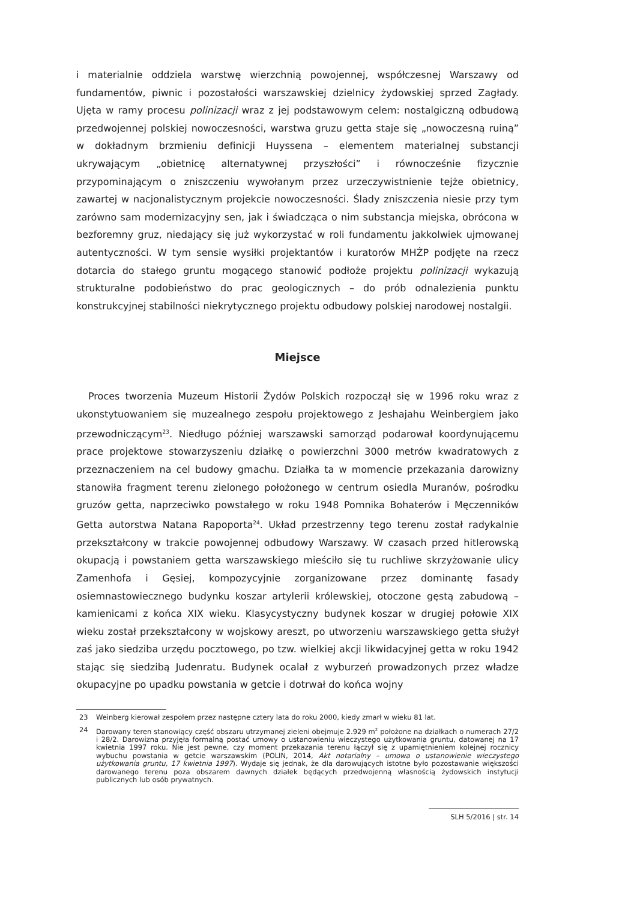i materialnie oddziela warstwę wierzchnią powojennej, współczesnej Warszawy od fundamentów, piwnic i pozostałości warszawskiej dzielnicy żydowskiej sprzed Zagłady. Ujęta w ramy procesu polinizacji wraz z jej podstawowym celem: nostalgiczną odbudową przedwojennej polskiej nowoczesności, warstwa gruzu getta staje się „nowoczesną ruiną” w dokładnym brzmieniu definicji Huyssena – elementem materialnej substancji ukrywającym „obietnicę alternatywnej przyszłości” i równocześnie fizycznie przypominającym o zniszczeniu wywołanym przez urzeczywistnienie tejże obietnicy, zawartej w nacjonalistycznym projekcie nowoczesności. Ślady zniszczenia niesie przy tym zarówno sam modernizacyjny sen, jak i świadcząca o nim substancja miejska, obrócona w bezforemny gruz, niedający się już wykorzystać w roli fundamentu jakkolwiek ujmowanej autentyczności. W tym sensie wysiłki projektantów i kuratorów MHŻP podjęte na rzecz dotarcia do stałego gruntu mogącego stanowić podłoże projektu polinizacji wykazują strukturalne podobieństwo do prac geologicznych – do prób odnalezienia punktu konstrukcyjnej stabilności niekrytycznego projektu odbudowy polskiej narodowej nostalgii.
Miejsce
Proces tworzenia Muzeum Historii Żydów Polskich rozpoczął się w 1996 roku wraz z ukonstytuowaniem się muzealnego zespołu projektowego z Jeshajahu Weinbergiem jako przewodniczącym<sup>23</sup>. Niedługo później warszawski samorząd podarował koordynującemu prace projektowe stowarzyszeniu działkę o powierzchni 3000 metrów kwadratowych z przeznaczeniem na cel budowy gmachu. Działka ta w momencie przekazania darowizny stanowiła fragment terenu zielonego położonego w centrum osiedla Muranów, pośrodku gruzów getta, naprzeciwko powstałego w roku 1948 Pomnika Bohaterów i Męczenników Getta autorstwa Natana Rapoporta<sup>24</sup>. Układ przestrzenny tego terenu został radykalnie przekształcony w trakcie powojennej odbudowy Warszawy. W czasach przed hitlerowską okupacją i powstaniem getta warszawskiego mieściło się tu ruchliwe skrzyżowanie ulicy Zamenhofa i Gęsiej, kompozycyjnie zorganizowane przez dominantę fasady osiemnastowiecznego budynku koszar artylerii królewskiej, otoczone gęstą zabudową – kamienicami z końca XIX wieku. Klasycystyczny budynek koszar w drugiej połowie XIX wieku został przekształcony w wojskowy areszt, po utworzeniu warszawskiego getta służył zaś jako siedziba urzędu pocztowego, po tzw. wielkiej akcji likwidacyjnej getta w roku 1942 stając się siedzibą Judenratu. Budynek ocalał z wyburzeń prowadzonych przez władze okupacyjne po upadku powstania w getcie i dotrwał do końca wojny
23 Weinberg kierował zespołem przez następne cztery lata do roku 2000, kiedy zmarł w wieku 81 lat.
24 Darowany teren stanowiący część obszaru utrzymanej zieleni obejmuje 2.929 m<sup>2</sup> położone na działkach o numerach 27/2 i 28/2. Darowizna przyjęła formalną postać umowy o ustanowieniu wieczystego użytkowania gruntu, datowanej na 17 kwietnia 1997 roku. Nie jest pewne, czy moment przekazania terenu łączył się z upamiętnieniem kolejnej rocznicy wybuchu powstania w getcie warszawskim (POLIN, 2014, Akt notarialny – umowa o ustanowienie wieczystego użytkowania gruntu, 17 kwietnia 1997). Wydaje się jednak, że dla darowujących istotne było pozostawanie większości darowanego terenu poza obszarem dawnych działek będących przedwojenną własnością żydowskich instytucji publicznych lub osób prywatnych.
SLH 5/2016 | str. 14